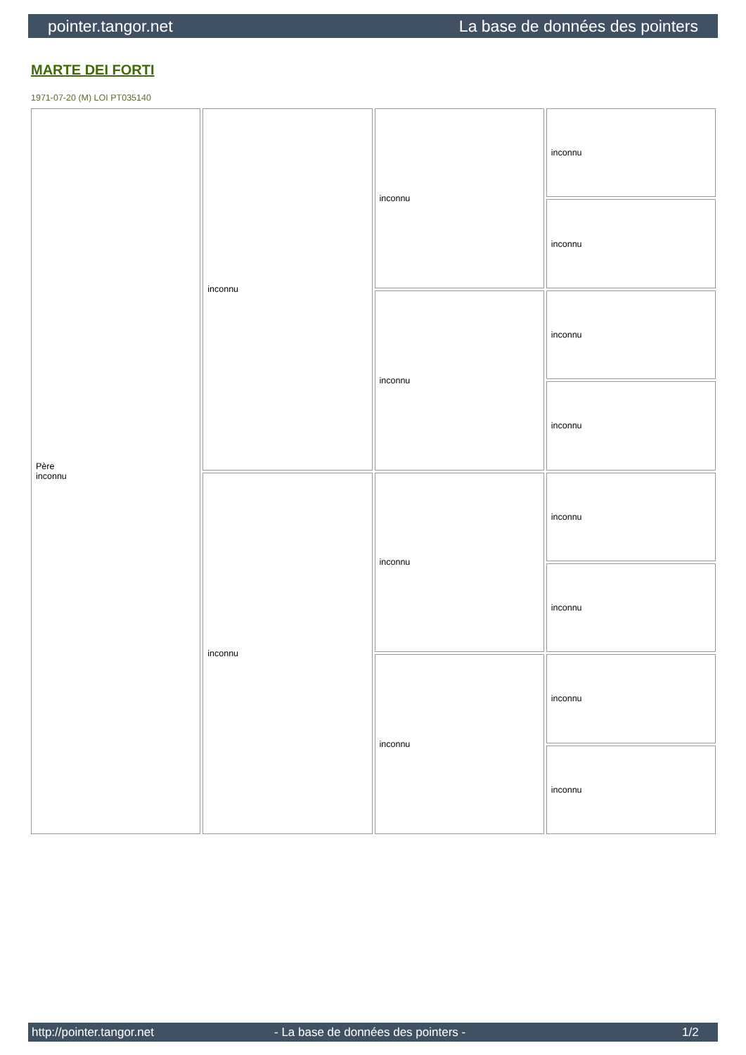pointer.tangor.net La base de données des pointers
MARTE DEI FORTI
1971-07-20 (M) LOI PT035140
| Père inconnu | inconnu | inconnu | inconnu |
| | | | inconnu |
| | | inconnu | inconnu |
| | | | inconnu |
| | inconnu | inconnu | inconnu |
| | | | inconnu |
| | | inconnu | inconnu |
| | | | inconnu |
http://pointer.tangor.net - La base de données des pointers - 1/2